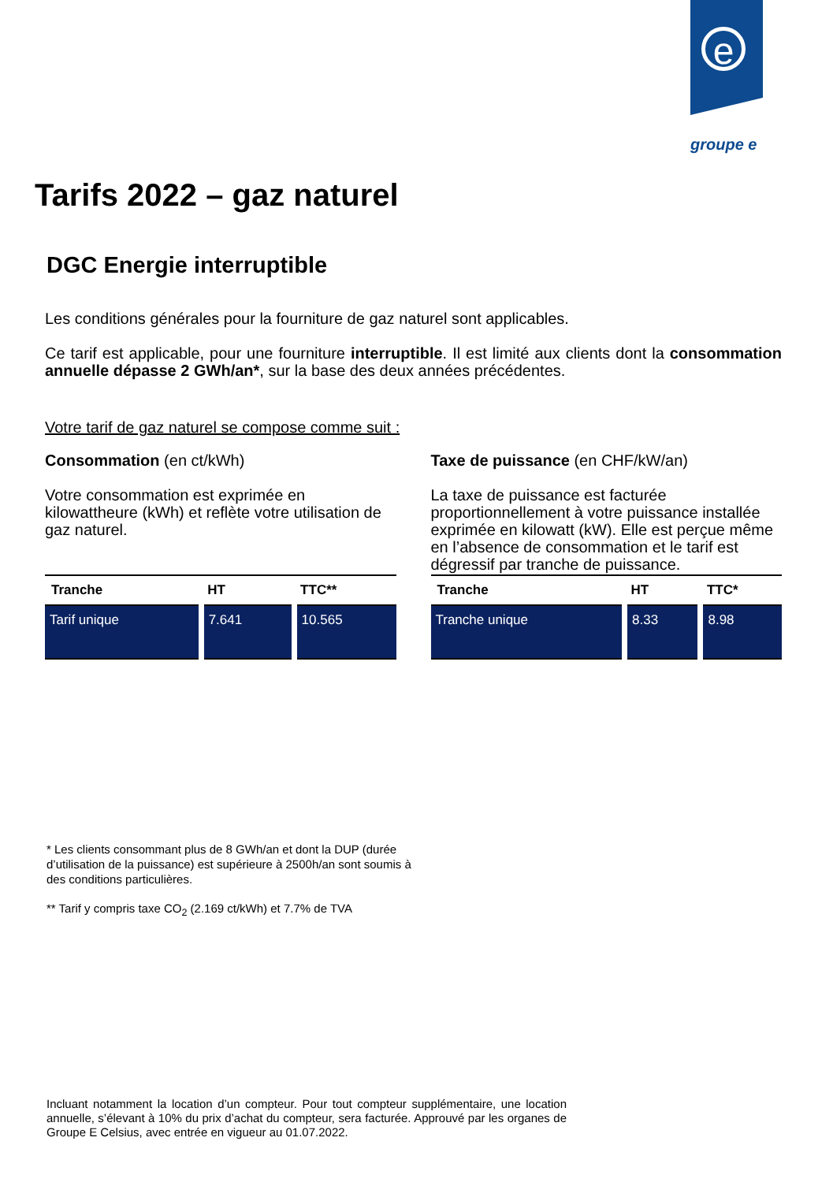e
groupe e
Tarifs 2022 – gaz naturel
DGC Energie interruptible
Les conditions générales pour la fourniture de gaz naturel sont applicables.
Ce tarif est applicable, pour une fourniture interruptible. Il est limité aux clients dont la consommation annuelle dépasse 2 GWh/an*, sur la base des deux années précédentes.
Votre tarif de gaz naturel se compose comme suit :
Consommation (en ct/kWh)
Votre consommation est exprimée en kilowattheure (kWh) et reflète votre utilisation de gaz naturel.
| Tranche | HT | TTC** |
| --- | --- | --- |
| Tarif unique | 7.641 | 10.565 |
Taxe de puissance (en CHF/kW/an)
La taxe de puissance est facturée proportionnellement à votre puissance installée exprimée en kilowatt (kW). Elle est perçue même en l’absence de consommation et le tarif est dégressif par tranche de puissance.
| Tranche | HT | TTC* |
| --- | --- | --- |
| Tranche unique | 8.33 | 8.98 |
* Les clients consommant plus de 8 GWh/an et dont la DUP (durée d’utilisation de la puissance) est supérieure à 2500h/an sont soumis à des conditions particulières.
** Tarif y compris taxe CO<sub>2</sub> (2.169 ct/kWh) et 7.7% de TVA
Incluant notamment la location d’un compteur. Pour tout compteur supplémentaire, une location annuelle, s’élevant à 10% du prix d’achat du compteur, sera facturée. Approuvé par les organes de Groupe E Celsius, avec entrée en vigueur au 01.07.2022.